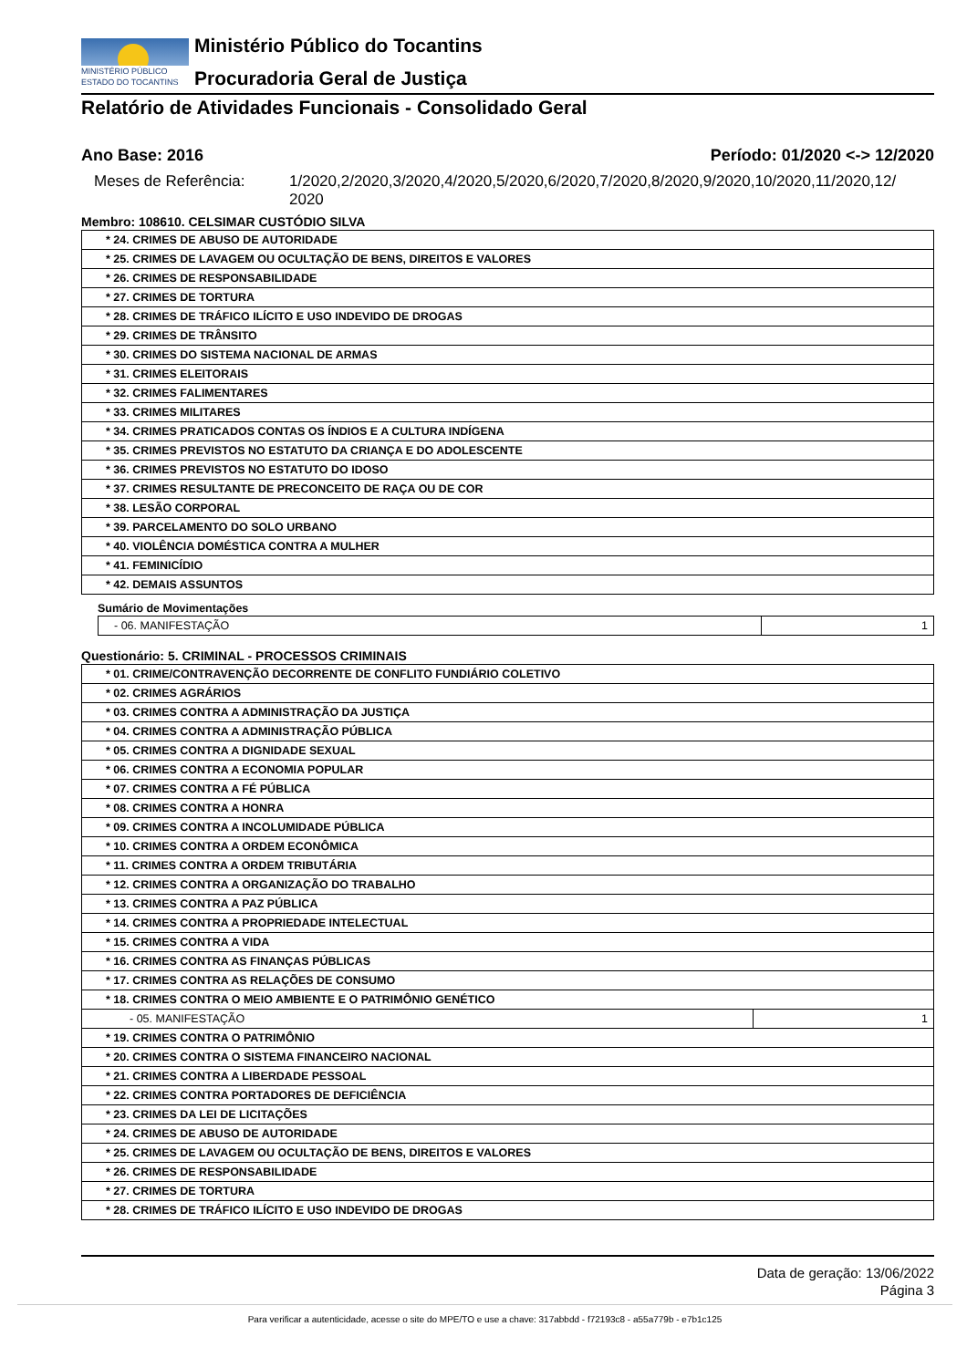MINISTÉRIO PÚBLICO
ESTADO DO TOCANTINS
Ministério Público do Tocantins
Procuradoria Geral de Justiça
Relatório de Atividades Funcionais - Consolidado Geral
Ano Base: 2016 Período: 01/2020 <-> 12/2020
Meses de Referência: 1/2020,2/2020,3/2020,4/2020,5/2020,6/2020,7/2020,8/2020,9/2020,10/2020,11/2020,12/
2020
Membro: 108610. CELSIMAR CUSTÓDIO SILVA
| * 24. CRIMES DE ABUSO DE AUTORIDADE |
| * 25. CRIMES DE LAVAGEM OU OCULTAÇÃO DE BENS, DIREITOS E VALORES |
| * 26. CRIMES DE RESPONSABILIDADE |
| * 27. CRIMES DE TORTURA |
| * 28. CRIMES DE TRÁFICO ILÍCITO E USO INDEVIDO DE DROGAS |
| * 29. CRIMES DE TRÂNSITO |
| * 30. CRIMES DO SISTEMA NACIONAL DE ARMAS |
| * 31. CRIMES ELEITORAIS |
| * 32. CRIMES FALIMENTARES |
| * 33. CRIMES MILITARES |
| * 34. CRIMES PRATICADOS CONTAS OS ÍNDIOS E A CULTURA INDÍGENA |
| * 35. CRIMES PREVISTOS NO ESTATUTO DA CRIANÇA E DO ADOLESCENTE |
| * 36. CRIMES PREVISTOS NO ESTATUTO DO IDOSO |
| * 37. CRIMES RESULTANTE DE PRECONCEITO DE RAÇA OU DE COR |
| * 38. LESÃO CORPORAL |
| * 39. PARCELAMENTO DO SOLO URBANO |
| * 40. VIOLÊNCIA DOMÉSTICA CONTRA A MULHER |
| * 41. FEMINICÍDIO |
| * 42. DEMAIS ASSUNTOS |
Sumário de Movimentações
| - 06. MANIFESTAÇÃO | 1 |
Questionário: 5. CRIMINAL - PROCESSOS CRIMINAIS
| * 01. CRIME/CONTRAVENÇÃO DECORRENTE DE CONFLITO FUNDIÁRIO COLETIVO | |
| * 02. CRIMES AGRÁRIOS | |
| * 03. CRIMES CONTRA A ADMINISTRAÇÃO DA JUSTIÇA | |
| * 04. CRIMES CONTRA A ADMINISTRAÇÃO PÚBLICA | |
| * 05. CRIMES CONTRA A DIGNIDADE SEXUAL | |
| * 06. CRIMES CONTRA A ECONOMIA POPULAR | |
| * 07. CRIMES CONTRA A FÉ PÚBLICA | |
| * 08. CRIMES CONTRA A HONRA | |
| * 09. CRIMES CONTRA A INCOLUMIDADE PÚBLICA | |
| * 10. CRIMES CONTRA A ORDEM ECONÔMICA | |
| * 11. CRIMES CONTRA A ORDEM TRIBUTÁRIA | |
| * 12. CRIMES CONTRA A ORGANIZAÇÃO DO TRABALHO | |
| * 13. CRIMES CONTRA A PAZ PÚBLICA | |
| * 14. CRIMES CONTRA A PROPRIEDADE INTELECTUAL | |
| * 15. CRIMES CONTRA A VIDA | |
| * 16. CRIMES CONTRA AS FINANÇAS PÚBLICAS | |
| * 17. CRIMES CONTRA AS RELAÇÕES DE CONSUMO | |
| * 18. CRIMES CONTRA O MEIO AMBIENTE E O PATRIMÔNIO GENÉTICO | |
| - 05. MANIFESTAÇÃO | 1 |
| * 19. CRIMES CONTRA O PATRIMÔNIO | |
| * 20. CRIMES CONTRA O SISTEMA FINANCEIRO NACIONAL | |
| * 21. CRIMES CONTRA A LIBERDADE PESSOAL | |
| * 22. CRIMES CONTRA PORTADORES DE DEFICIÊNCIA | |
| * 23. CRIMES DA LEI DE LICITAÇÕES | |
| * 24. CRIMES DE ABUSO DE AUTORIDADE | |
| * 25. CRIMES DE LAVAGEM OU OCULTAÇÃO DE BENS, DIREITOS E VALORES | |
| * 26. CRIMES DE RESPONSABILIDADE | |
| * 27. CRIMES DE TORTURA | |
| * 28. CRIMES DE TRÁFICO ILÍCITO E USO INDEVIDO DE DROGAS | |
Data de geração: 13/06/2022
Página 3
Para verificar a autenticidade, acesse o site do MPE/TO e use a chave: 317abbdd - f72193c8 - a55a779b - e7b1c125